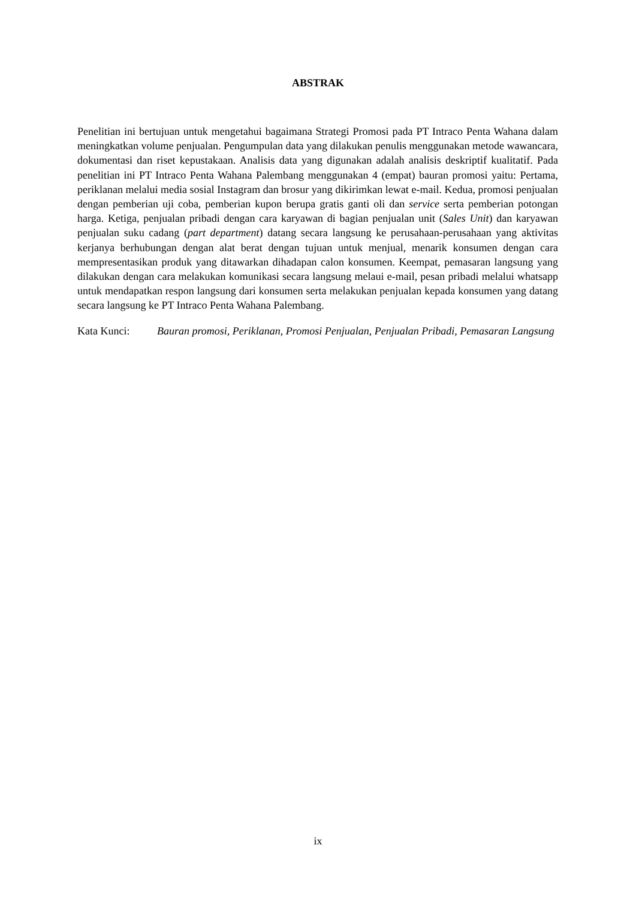ABSTRAK
Penelitian ini bertujuan untuk mengetahui bagaimana Strategi Promosi pada PT Intraco Penta Wahana dalam meningkatkan volume penjualan. Pengumpulan data yang dilakukan penulis menggunakan metode wawancara, dokumentasi dan riset kepustakaan. Analisis data yang digunakan adalah analisis deskriptif kualitatif. Pada penelitian ini PT Intraco Penta Wahana Palembang menggunakan 4 (empat) bauran promosi yaitu: Pertama, periklanan melalui media sosial Instagram dan brosur yang dikirimkan lewat e-mail. Kedua, promosi penjualan dengan pemberian uji coba, pemberian kupon berupa gratis ganti oli dan service serta pemberian potongan harga. Ketiga, penjualan pribadi dengan cara karyawan di bagian penjualan unit (Sales Unit) dan karyawan penjualan suku cadang (part department) datang secara langsung ke perusahaan-perusahaan yang aktivitas kerjanya berhubungan dengan alat berat dengan tujuan untuk menjual, menarik konsumen dengan cara mempresentasikan produk yang ditawarkan dihadapan calon konsumen. Keempat, pemasaran langsung yang dilakukan dengan cara melakukan komunikasi secara langsung melaui e-mail, pesan pribadi melalui whatsapp untuk mendapatkan respon langsung dari konsumen serta melakukan penjualan kepada konsumen yang datang secara langsung ke PT Intraco Penta Wahana Palembang.
Kata Kunci: Bauran promosi, Periklanan, Promosi Penjualan, Penjualan Pribadi, Pemasaran Langsung
ix